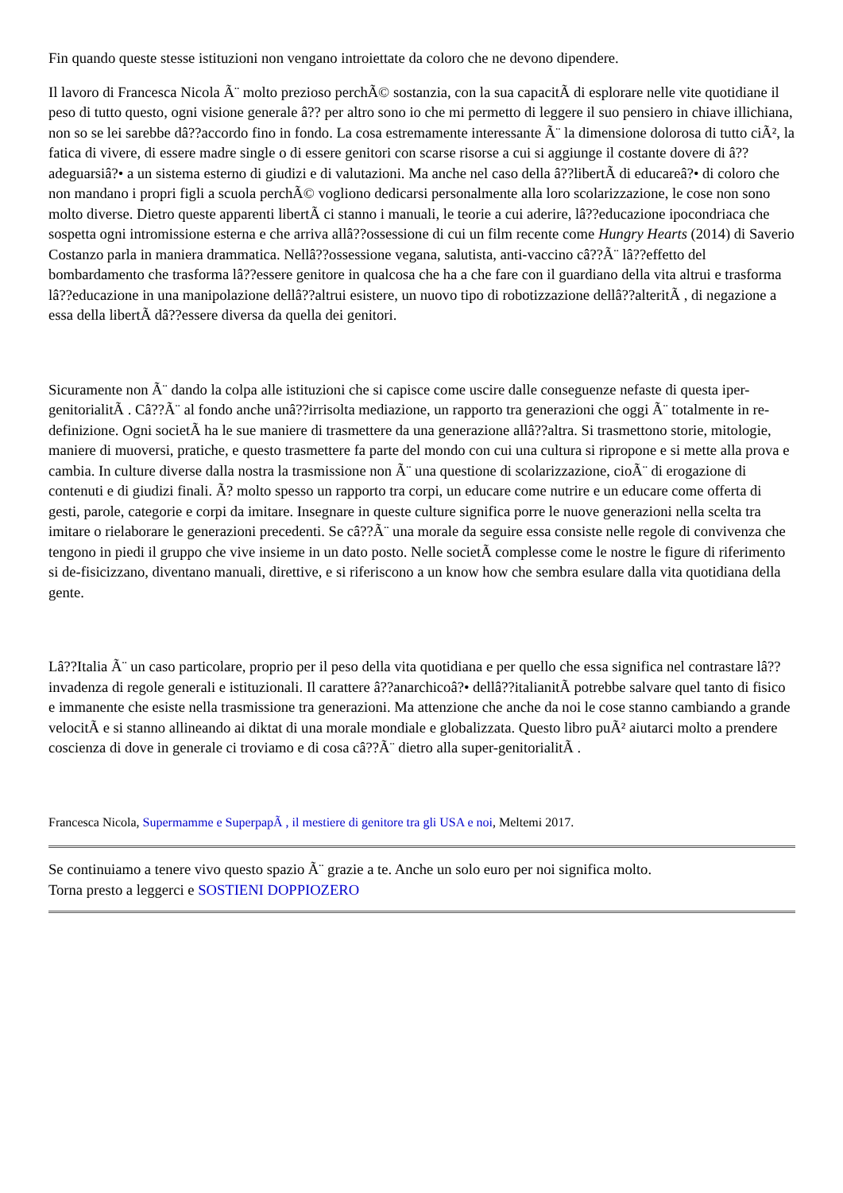Fin quando queste stesse istituzioni non vengano introiettate da coloro che ne devono dipendere.
Il lavoro di Francesca Nicola Ã¨ molto prezioso perchÃ© sostanzia, con la sua capacitÃ di esplorare nelle vite quotidiane il peso di tutto questo, ogni visione generale â?? per altro sono io che mi permetto di leggere il suo pensiero in chiave illichiana, non so se lei sarebbe dâ??accordo fino in fondo. La cosa estremamente interessante Ã¨ la dimensione dolorosa di tutto ciÃ², la fatica di vivere, di essere madre single o di essere genitori con scarse risorse a cui si aggiunge il costante dovere di â??adeguarsiâ?• a un sistema esterno di giudizi e di valutazioni. Ma anche nel caso della â??libertÃ di educareâ?• di coloro che non mandano i propri figli a scuola perchÃ© vogliono dedicarsi personalmente alla loro scolarizzazione, le cose non sono molto diverse. Dietro queste apparenti libertÃ ci stanno i manuali, le teorie a cui aderire, lâ??educazione ipocondriaca che sospetta ogni intromissione esterna e che arriva allâ??ossessione di cui un film recente come Hungry Hearts (2014) di Saverio Costanzo parla in maniera drammatica. Nellâ??ossessione vegana, salutista, anti-vaccino câ??Ã¨ lâ??effetto del bombardamento che trasforma lâ??essere genitore in qualcosa che ha a che fare con il guardiano della vita altrui e trasforma lâ??educazione in una manipolazione dellâ??altrui esistere, un nuovo tipo di robotizzazione dellâ??alteritÃ , di negazione a essa della libertÃ dâ??essere diversa da quella dei genitori.
Sicuramente non Ã¨ dando la colpa alle istituzioni che si capisce come uscire dalle conseguenze nefaste di questa iper-genitorialitÃ . Câ??Ã¨ al fondo anche unâ??irrisolta mediazione, un rapporto tra generazioni che oggi Ã¨ totalmente in re-definizione. Ogni societÃ ha le sue maniere di trasmettere da una generazione allâ??altra. Si trasmettono storie, mitologie, maniere di muoversi, pratiche, e questo trasmettere fa parte del mondo con cui una cultura si ripropone e si mette alla prova e cambia. In culture diverse dalla nostra la trasmissione non Ã¨ una questione di scolarizzazione, cioÃ¨ di erogazione di contenuti e di giudizi finali. Ã? molto spesso un rapporto tra corpi, un educare come nutrire e un educare come offerta di gesti, parole, categorie e corpi da imitare. Insegnare in queste culture significa porre le nuove generazioni nella scelta tra imitare o rielaborare le generazioni precedenti. Se câ??Ã¨ una morale da seguire essa consiste nelle regole di convivenza che tengono in piedi il gruppo che vive insieme in un dato posto. Nelle societÃ complesse come le nostre le figure di riferimento si de-fisicizzano, diventano manuali, direttive, e si riferiscono a un know how che sembra esulare dalla vita quotidiana della gente.
Lâ??Italia Ã¨ un caso particolare, proprio per il peso della vita quotidiana e per quello che essa significa nel contrastare lâ??invadenza di regole generali e istituzionali. Il carattere â??anarchicoâ?• dellâ??italianitÃ potrebbe salvare quel tanto di fisico e immanente che esiste nella trasmissione tra generazioni. Ma attenzione che anche da noi le cose stanno cambiando a grande velocitÃ e si stanno allineando ai diktat di una morale mondiale e globalizzata. Questo libro puÃ² aiutarci molto a prendere coscienza di dove in generale ci troviamo e di cosa câ??Ã¨ dietro alla super-genitorialitÃ .
Francesca Nicola, Supermamme e SuperpapÃ , il mestiere di genitore tra gli USA e noi, Meltemi 2017.
Se continuiamo a tenere vivo questo spazio Ã¨ grazie a te. Anche un solo euro per noi significa molto.
Torna presto a leggerci e SOSTIENI DOPPIOZERO